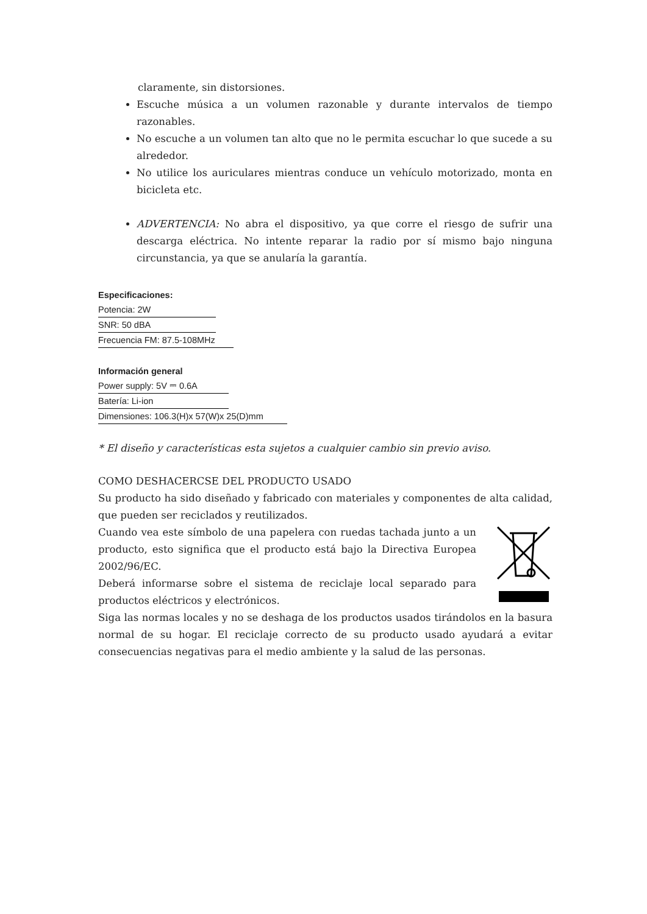claramente, sin distorsiones.
Escuche música a un volumen razonable y durante intervalos de tiempo razonables.
No escuche a un volumen tan alto que no le permita escuchar lo que sucede a su alrededor.
No utilice los auriculares mientras conduce un vehículo motorizado, monta en bicicleta etc.
ADVERTENCIA: No abra el dispositivo, ya que corre el riesgo de sufrir una descarga eléctrica. No intente reparar la radio por sí mismo bajo ninguna circunstancia, ya que se anularía la garantía.
Especificaciones:
Potencia: 2W
SNR: 50 dBA
Frecuencia FM: 87.5-108MHz
Información general
Power supply: 5V ⎓ 0.6A
Batería: Li-ion
Dimensiones: 106.3(H)x 57(W)x 25(D)mm
* El diseño y características esta sujetos a cualquier cambio sin previo aviso.
COMO DESHACERCSE DEL PRODUCTO USADO
Su producto ha sido diseñado y fabricado con materiales y componentes de alta calidad, que pueden ser reciclados y reutilizados.
Cuando vea este símbolo de una papelera con ruedas tachada junto a un producto, esto significa que el producto está bajo la Directiva Europea 2002/96/EC.
Deberá informarse sobre el sistema de reciclaje local separado para productos eléctricos y electrónicos.
Siga las normas locales y no se deshaga de los productos usados tirándolos en la basura normal de su hogar. El reciclaje correcto de su producto usado ayudará a evitar consecuencias negativas para el medio ambiente y la salud de las personas.